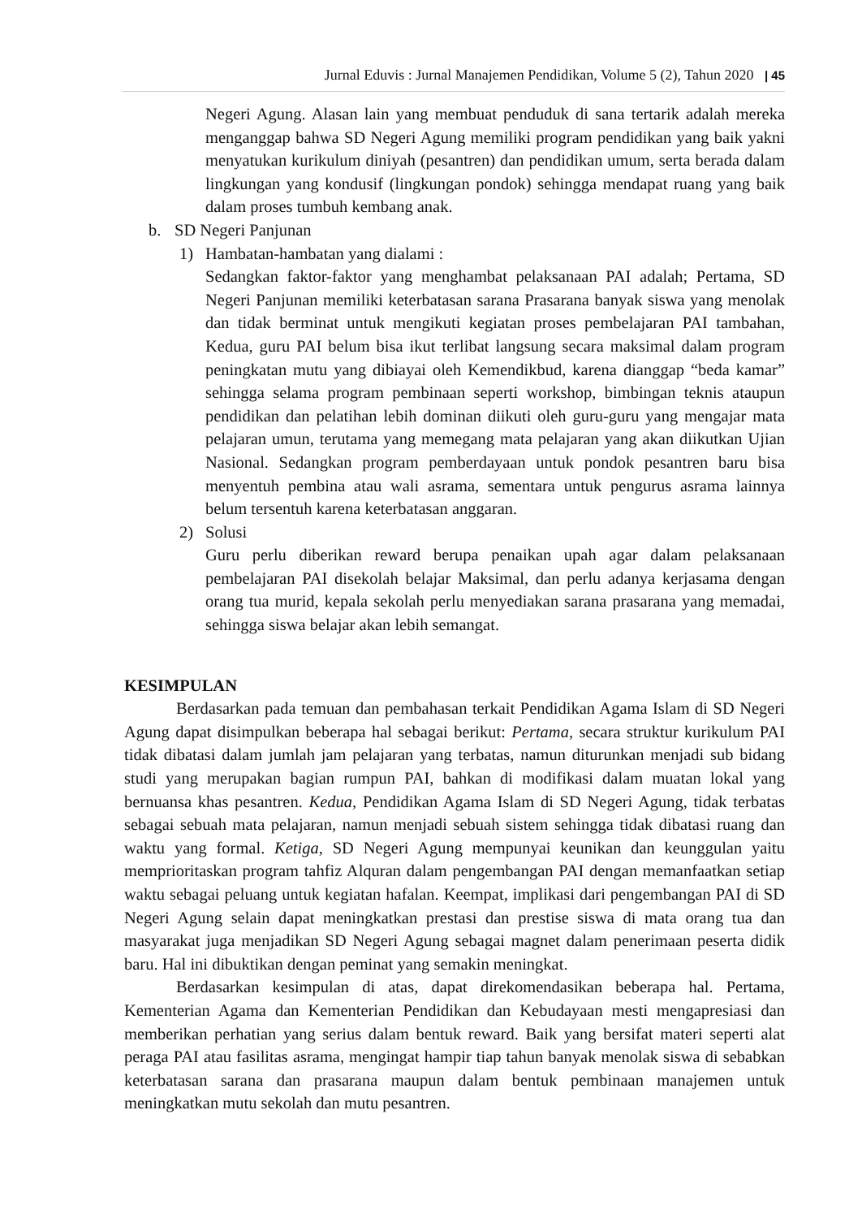Jurnal Eduvis : Jurnal Manajemen Pendidikan, Volume 5 (2), Tahun 2020 | 45
Negeri Agung. Alasan lain yang membuat penduduk di sana tertarik adalah mereka menganggap bahwa SD Negeri Agung memiliki program pendidikan yang baik yakni menyatukan kurikulum diniyah (pesantren) dan pendidikan umum, serta berada dalam lingkungan yang kondusif (lingkungan pondok) sehingga mendapat ruang yang baik dalam proses tumbuh kembang anak.
b. SD Negeri Panjunan
1) Hambatan-hambatan yang dialami :
Sedangkan faktor-faktor yang menghambat pelaksanaan PAI adalah; Pertama, SD Negeri Panjunan memiliki keterbatasan sarana Prasarana banyak siswa yang menolak dan tidak berminat untuk mengikuti kegiatan proses pembelajaran PAI tambahan, Kedua, guru PAI belum bisa ikut terlibat langsung secara maksimal dalam program peningkatan mutu yang dibiayai oleh Kemendikbud, karena dianggap “beda kamar” sehingga selama program pembinaan seperti workshop, bimbingan teknis ataupun pendidikan dan pelatihan lebih dominan diikuti oleh guru-guru yang mengajar mata pelajaran umun, terutama yang memegang mata pelajaran yang akan diikutkan Ujian Nasional. Sedangkan program pemberdayaan untuk pondok pesantren baru bisa menyentuh pembina atau wali asrama, sementara untuk pengurus asrama lainnya belum tersentuh karena keterbatasan anggaran.
2) Solusi
Guru perlu diberikan reward berupa penaikan upah agar dalam pelaksanaan pembelajaran PAI disekolah belajar Maksimal, dan perlu adanya kerjasama dengan orang tua murid, kepala sekolah perlu menyediakan sarana prasarana yang memadai, sehingga siswa belajar akan lebih semangat.
KESIMPULAN
Berdasarkan pada temuan dan pembahasan terkait Pendidikan Agama Islam di SD Negeri Agung dapat disimpulkan beberapa hal sebagai berikut: Pertama, secara struktur kurikulum PAI tidak dibatasi dalam jumlah jam pelajaran yang terbatas, namun diturunkan menjadi sub bidang studi yang merupakan bagian rumpun PAI, bahkan di modifikasi dalam muatan lokal yang bernuansa khas pesantren. Kedua, Pendidikan Agama Islam di SD Negeri Agung, tidak terbatas sebagai sebuah mata pelajaran, namun menjadi sebuah sistem sehingga tidak dibatasi ruang dan waktu yang formal. Ketiga, SD Negeri Agung mempunyai keunikan dan keunggulan yaitu memprioritaskan program tahfiz Alquran dalam pengembangan PAI dengan memanfaatkan setiap waktu sebagai peluang untuk kegiatan hafalan. Keempat, implikasi dari pengembangan PAI di SD Negeri Agung selain dapat meningkatkan prestasi dan prestise siswa di mata orang tua dan masyarakat juga menjadikan SD Negeri Agung sebagai magnet dalam penerimaan peserta didik baru. Hal ini dibuktikan dengan peminat yang semakin meningkat.
Berdasarkan kesimpulan di atas, dapat direkomendasikan beberapa hal. Pertama, Kementerian Agama dan Kementerian Pendidikan dan Kebudayaan mesti mengapresiasi dan memberikan perhatian yang serius dalam bentuk reward. Baik yang bersifat materi seperti alat peraga PAI atau fasilitas asrama, mengingat hampir tiap tahun banyak menolak siswa di sebabkan keterbatasan sarana dan prasarana maupun dalam bentuk pembinaan manajemen untuk meningkatkan mutu sekolah dan mutu pesantren.